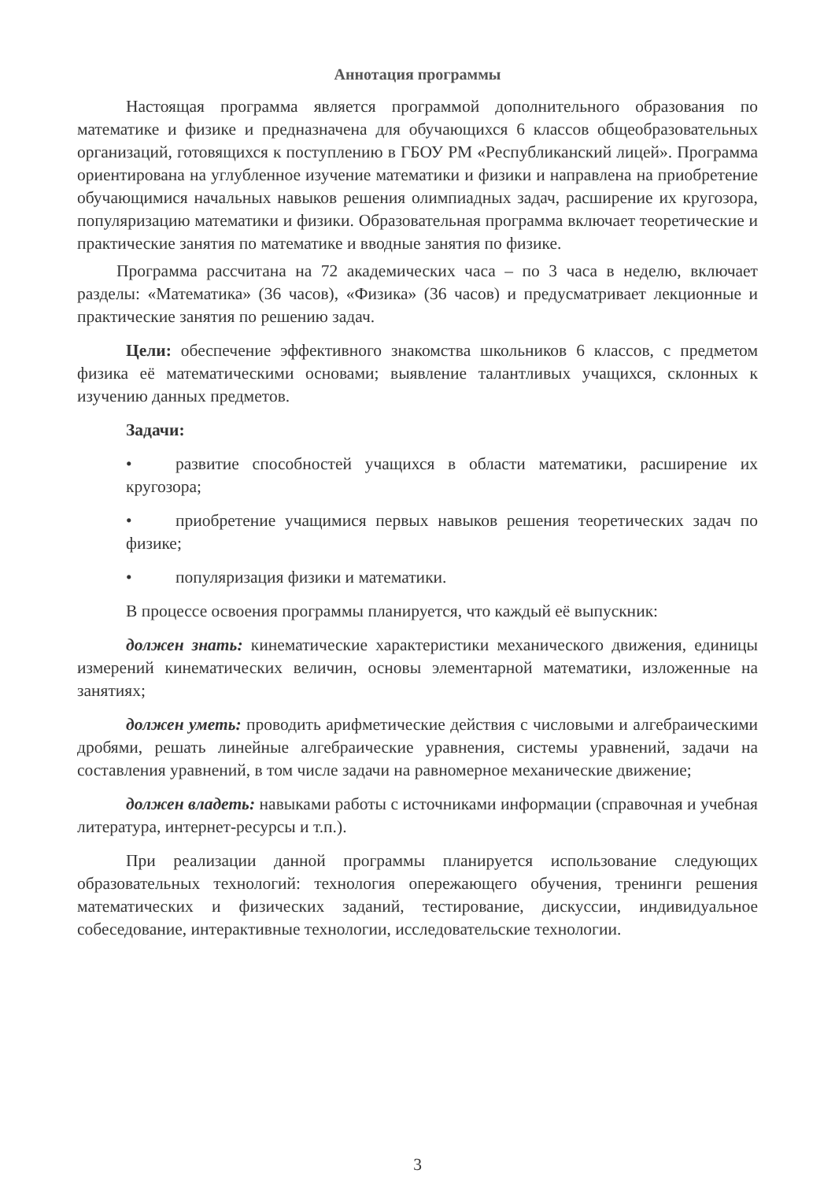Аннотация программы
Настоящая программа является программой дополнительного образования по математике и физике и предназначена для обучающихся 6 классов общеобразовательных организаций, готовящихся к поступлению в ГБОУ РМ «Республиканский лицей». Программа ориентирована на углубленное изучение математики и физики и направлена на приобретение обучающимися начальных навыков решения олимпиадных задач, расширение их кругозора, популяризацию математики и физики. Образовательная программа включает теоретические и практические занятия по математике и вводные занятия по физике.
Программа рассчитана на 72 академических часа – по 3 часа в неделю, включает разделы: «Математика» (36 часов), «Физика» (36 часов) и предусматривает лекционные и практические занятия по решению задач.
Цели: обеспечение эффективного знакомства школьников 6 классов, с предметом физика её математическими основами; выявление талантливых учащихся, склонных к изучению данных предметов.
Задачи:
• развитие способностей учащихся в области математики, расширение их кругозора;
• приобретение учащимися первых навыков решения теоретических задач по физике;
• популяризация физики и математики.
В процессе освоения программы планируется, что каждый её выпускник:
должен знать: кинематические характеристики механического движения, единицы измерений кинематических величин, основы элементарной математики, изложенные на занятиях;
должен уметь: проводить арифметические действия с числовыми и алгебраическими дробями, решать линейные алгебраические уравнения, системы уравнений, задачи на составления уравнений, в том числе задачи на равномерное механические движение;
должен владеть: навыками работы с источниками информации (справочная и учебная литература, интернет-ресурсы и т.п.).
При реализации данной программы планируется использование следующих образовательных технологий: технология опережающего обучения, тренинги решения математических и физических заданий, тестирование, дискуссии, индивидуальное собеседование, интерактивные технологии, исследовательские технологии.
3